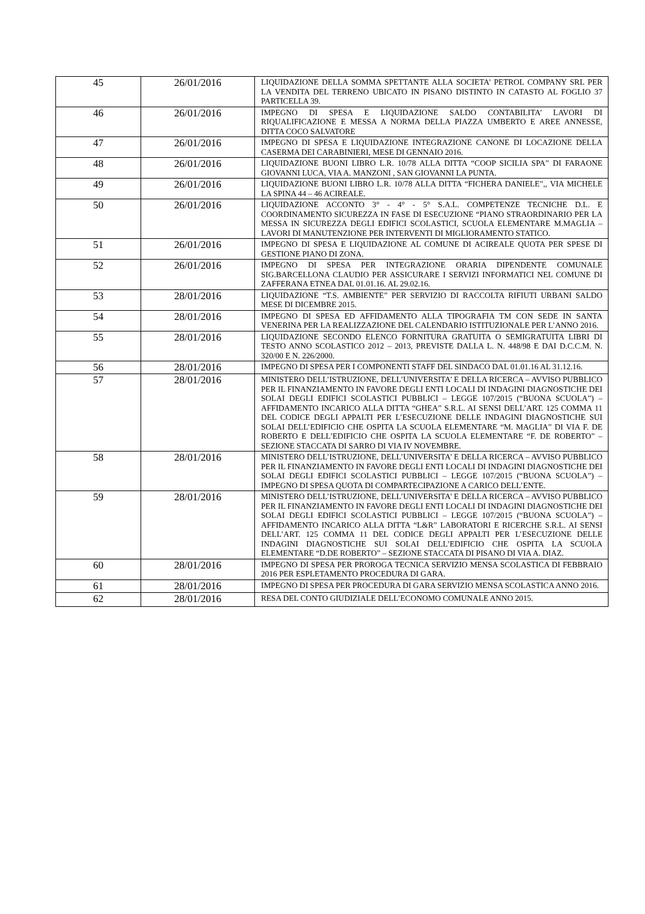| 45 | 26/01/2016 | LIQUIDAZIONE DELLA SOMMA SPETTANTE ALLA SOCIETA’ PETROL COMPANY SRL PER LA VENDITA DEL TERRENO UBICATO IN PISANO DISTINTO IN CATASTO AL FOGLIO 37 PARTICELLA 39. |
| 46 | 26/01/2016 | IMPEGNO DI SPESA E LIQUIDAZIONE SALDO CONTABILITA’ LAVORI DI RIQUALIFICAZIONE E MESSA A NORMA DELLA PIAZZA UMBERTO E AREE ANNESSE, DITTA COCO SALVATORE |
| 47 | 26/01/2016 | IMPEGNO DI SPESA E LIQUIDAZIONE INTEGRAZIONE CANONE DI LOCAZIONE DELLA CASERMA DEI CARABINIERI, MESE DI GENNAIO 2016. |
| 48 | 26/01/2016 | LIQUIDAZIONE BUONI LIBRO L.R. 10/78 ALLA DITTA “COOP SICILIA SPA” DI FARAONE GIOVANNI LUCA, VIA A. MANZONI , SAN GIOVANNI LA PUNTA. |
| 49 | 26/01/2016 | LIQUIDAZIONE BUONI LIBRO L.R. 10/78 ALLA DITTA “FICHERA DANIELE”,, VIA MICHELE LA SPINA 44 – 46 ACIREALE. |
| 50 | 26/01/2016 | LIQUIDAZIONE ACCONTO 3° - 4° - 5° S.A.L. COMPETENZE TECNICHE D.L. E COORDINAMENTO SICUREZZA IN FASE DI ESECUZIONE “PIANO STRAORDINARIO PER LA MESSA IN SICUREZZA DEGLI EDIFICI SCOLASTICI, SCUOLA ELEMENTARE M.MAGLIA – LAVORI DI MANUTENZIONE PER INTERVENTI DI MIGLIORAMENTO STATICO. |
| 51 | 26/01/2016 | IMPEGNO DI SPESA E LIQUIDAZIONE AL COMUNE DI ACIREALE QUOTA PER SPESE DI GESTIONE PIANO DI ZONA. |
| 52 | 26/01/2016 | IMPEGNO DI SPESA PER INTEGRAZIONE ORARIA DIPENDENTE COMUNALE SIG.BARCELLONA CLAUDIO PER ASSICURARE I SERVIZI INFORMATICI NEL COMUNE DI ZAFFERANA ETNEA DAL 01.01.16. AL 29.02.16. |
| 53 | 28/01/2016 | LIQUIDAZIONE “T.S. AMBIENTE” PER SERVIZIO DI RACCOLTA RIFIUTI URBANI SALDO MESE DI DICEMBRE 2015. |
| 54 | 28/01/2016 | IMPEGNO DI SPESA ED AFFIDAMENTO ALLA TIPOGRAFIA TM CON SEDE IN SANTA VENERINA PER LA REALIZZAZIONE DEL CALENDARIO ISTITUZIONALE PER L’ANNO 2016. |
| 55 | 28/01/2016 | LIQUIDAZIONE SECONDO ELENCO FORNITURA GRATUITA O SEMIGRATUITA LIBRI DI TESTO ANNO SCOLASTICO 2012 – 2013, PREVISTE DALLA L. N. 448/98 E DAI D.C.C.M. N. 320/00 E N. 226/2000. |
| 56 | 28/01/2016 | IMPEGNO DI SPESA PER I COMPONENTI STAFF DEL SINDACO DAL 01.01.16 AL 31.12.16. |
| 57 | 28/01/2016 | MINISTERO DELL’ISTRUZIONE, DELL’UNIVERSITA’ E DELLA RICERCA – AVVISO PUBBLICO PER IL FINANZIAMENTO IN FAVORE DEGLI ENTI LOCALI DI INDAGINI DIAGNOSTICHE DEI SOLAI DEGLI EDIFICI SCOLASTICI PUBBLICI – LEGGE 107/2015 (“BUONA SCUOLA”) – AFFIDAMENTO INCARICO ALLA DITTA “GHEA” S.R.L. AI SENSI DELL’ART. 125 COMMA 11 DEL CODICE DEGLI APPALTI PER L’ESECUZIONE DELLE INDAGINI DIAGNOSTICHE SUI SOLAI DELL’EDIFICIO CHE OSPITA LA SCUOLA ELEMENTARE “M. MAGLIA” DI VIA F. DE ROBERTO E DELL’EDIFICIO CHE OSPITA LA SCUOLA ELEMENTARE “F. DE ROBERTO” – SEZIONE STACCATA DI SARRO DI VIA IV NOVEMBRE. |
| 58 | 28/01/2016 | MINISTERO DELL’ISTRUZIONE, DELL’UNIVERSITA’ E DELLA RICERCA – AVVISO PUBBLICO PER IL FINANZIAMENTO IN FAVORE DEGLI ENTI LOCALI DI INDAGINI DIAGNOSTICHE DEI SOLAI DEGLI EDIFICI SCOLASTICI PUBBLICI – LEGGE 107/2015 (“BUONA SCUOLA”) – IMPEGNO DI SPESA QUOTA DI COMPARTECIPAZIONE A CARICO DELL’ENTE. |
| 59 | 28/01/2016 | MINISTERO DELL’ISTRUZIONE, DELL’UNIVERSITA’ E DELLA RICERCA – AVVISO PUBBLICO PER IL FINANZIAMENTO IN FAVORE DEGLI ENTI LOCALI DI INDAGINI DIAGNOSTICHE DEI SOLAI DEGLI EDIFICI SCOLASTICI PUBBLICI – LEGGE 107/2015 (“BUONA SCUOLA”) – AFFIDAMENTO INCARICO ALLA DITTA “L&R” LABORATORI E RICERCHE S.R.L. AI SENSI DELL’ART. 125 COMMA 11 DEL CODICE DEGLI APPALTI PER L’ESECUZIONE DELLE INDAGINI DIAGNOSTICHE SUI SOLAI DELL’EDIFICIO CHE OSPITA LA SCUOLA ELEMENTARE “D.DE ROBERTO” – SEZIONE STACCATA DI PISANO DI VIA A. DIAZ. |
| 60 | 28/01/2016 | IMPEGNO DI SPESA PER PROROGA TECNICA SERVIZIO MENSA SCOLASTICA DI FEBBRAIO 2016 PER ESPLETAMENTO PROCEDURA DI GARA. |
| 61 | 28/01/2016 | IMPEGNO DI SPESA PER PROCEDURA DI GARA SERVIZIO MENSA SCOLASTICA ANNO 2016. |
| 62 | 28/01/2016 | RESA DEL CONTO GIUDIZIALE DELL’ECONOMO COMUNALE ANNO 2015. |